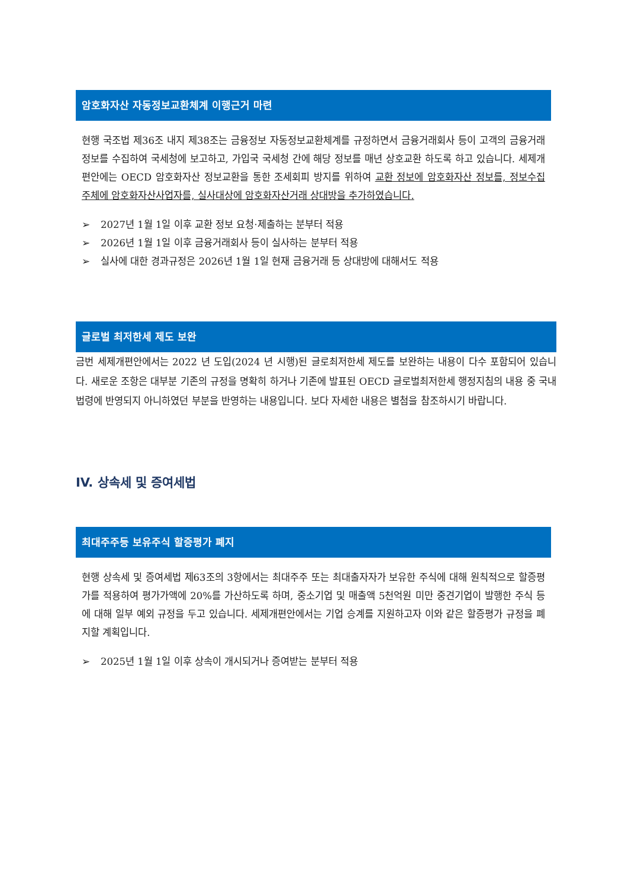암호화자산 자동정보교환체계 이행근거 마련
현행 국조법 제36조 내지 제38조는 금융정보 자동정보교환체계를 규정하면서 금융거래회사 등이 고객의 금융거래 정보를 수집하여 국세청에 보고하고, 가입국 국세청 간에 해당 정보를 매년 상호교환 하도록 하고 있습니다. 세제개편안에는 OECD 암호화자산 정보교환을 통한 조세회피 방지를 위하여 교환 정보에 암호화자산 정보를, 정보수집 주체에 암호화자산사업자를, 실사대상에 암호화자산거래 상대방을 추가하였습니다.
➢ 2027년 1월 1일 이후 교환 정보 요청·제출하는 분부터 적용
➢ 2026년 1월 1일 이후 금융거래회사 등이 실사하는 분부터 적용
➢ 실사에 대한 경과규정은 2026년 1월 1일 현재 금융거래 등 상대방에 대해서도 적용
글로벌 최저한세 제도 보완
금번 세제개편안에서는 2022 년 도입(2024 년 시행)된 글로최저한세 제도를 보완하는 내용이 다수 포함되어 있습니다. 새로운 조항은 대부분 기존의 규정을 명확히 하거나 기존에 발표된 OECD 글로벌최저한세 행정지침의 내용 중 국내 법령에 반영되지 아니하였던 부분을 반영하는 내용입니다. 보다 자세한 내용은 별첨을 참조하시기 바랍니다.
IV. 상속세 및 증여세법
최대주주등 보유주식 할증평가 폐지
현행 상속세 및 증여세법 제63조의 3항에서는 최대주주 또는 최대출자자가 보유한 주식에 대해 원칙적으로 할증평가를 적용하여 평가가액에 20%를 가산하도록 하며, 중소기업 및 매출액 5천억원 미만 중견기업이 발행한 주식 등에 대해 일부 예외 규정을 두고 있습니다. 세제개편안에서는 기업 승계를 지원하고자 이와 같은 할증평가 규정을 폐지할 계획입니다.
➢ 2025년 1월 1일 이후 상속이 개시되거나 증여받는 분부터 적용